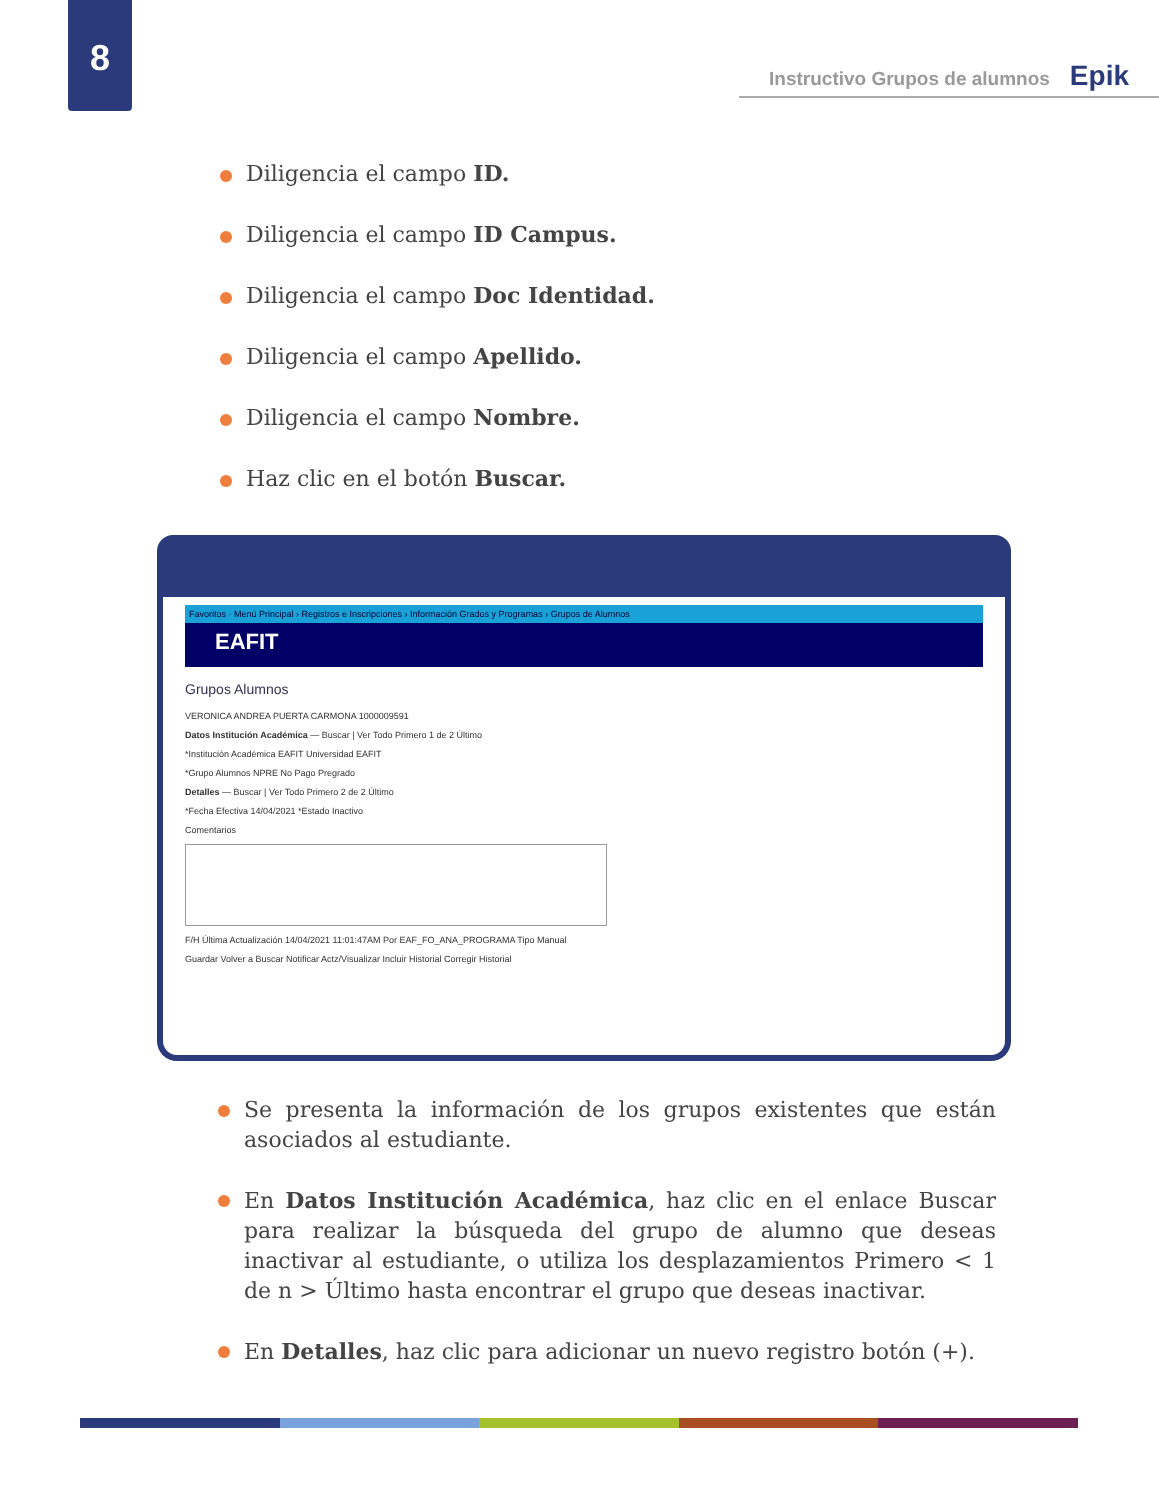8
Instructivo Grupos de alumnos Epik
Diligencia el campo ID.
Diligencia el campo ID Campus.
Diligencia el campo Doc Identidad.
Diligencia el campo Apellido.
Diligencia el campo Nombre.
Haz clic en el botón Buscar.
Favoritos · Menú Principal › Registros e Inscripciones › Información Grados y Programas › Grupos de Alumnos
EAFIT
Grupos Alumnos
VERONICA ANDREA PUERTA CARMONA 1000009591
Datos Institución Académica — Buscar | Ver Todo Primero 1 de 2 Último
*Institución Académica EAFIT Universidad EAFIT
*Grupo Alumnos NPRE No Pago Pregrado
Detalles — Buscar | Ver Todo Primero 2 de 2 Último
*Fecha Efectiva 14/04/2021 *Estado Inactivo
Comentarios
F/H Última Actualización 14/04/2021 11:01:47AM Por EAF_FO_ANA_PROGRAMA Tipo Manual
Guardar Volver a Buscar Notificar Actz/Visualizar Incluir Historial Corregir Historial
Se presenta la información de los grupos existentes que están asociados al estudiante.
En Datos Institución Académica, haz clic en el enlace Buscar para realizar la búsqueda del grupo de alumno que deseas inactivar al estudiante, o utiliza los desplazamientos Primero < 1 de n > Último hasta encontrar el grupo que deseas inactivar.
En Detalles, haz clic para adicionar un nuevo registro botón (+).